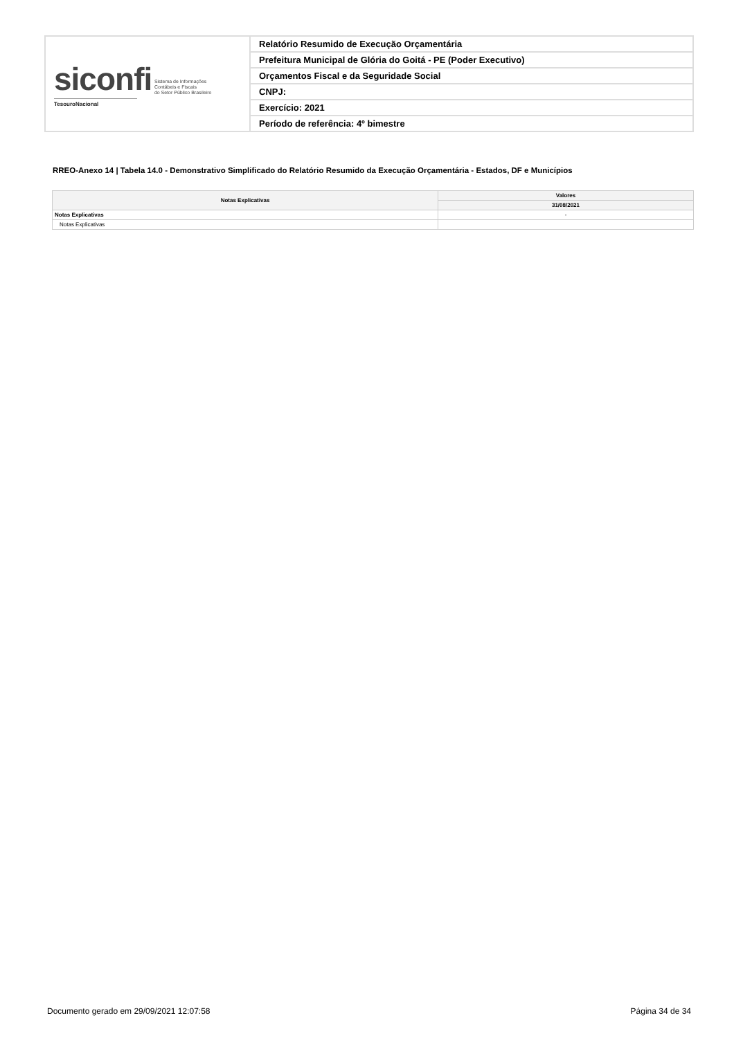| siconfi Sistema de Informações Contábeis e Fiscais do Setor Público Brasileiro TesouroNacional | Relatório Resumido de Execução Orçamentária |
| | Prefeitura Municipal de Glória do Goitá - PE (Poder Executivo) |
| | Orçamentos Fiscal e da Seguridade Social |
| | CNPJ: |
| | Exercício: 2021 |
| | Período de referência: 4º bimestre |
RREO-Anexo 14 | Tabela 14.0 - Demonstrativo Simplificado do Relatório Resumido da Execução Orçamentária - Estados, DF e Municípios
| Notas Explicativas | Valores |
| --- | --- |
| | 31/08/2021 |
| Notas Explicativas | - |
| Notas Explicativas | |
Documento gerado em 29/09/2021 12:07:58
Página 34 de 34